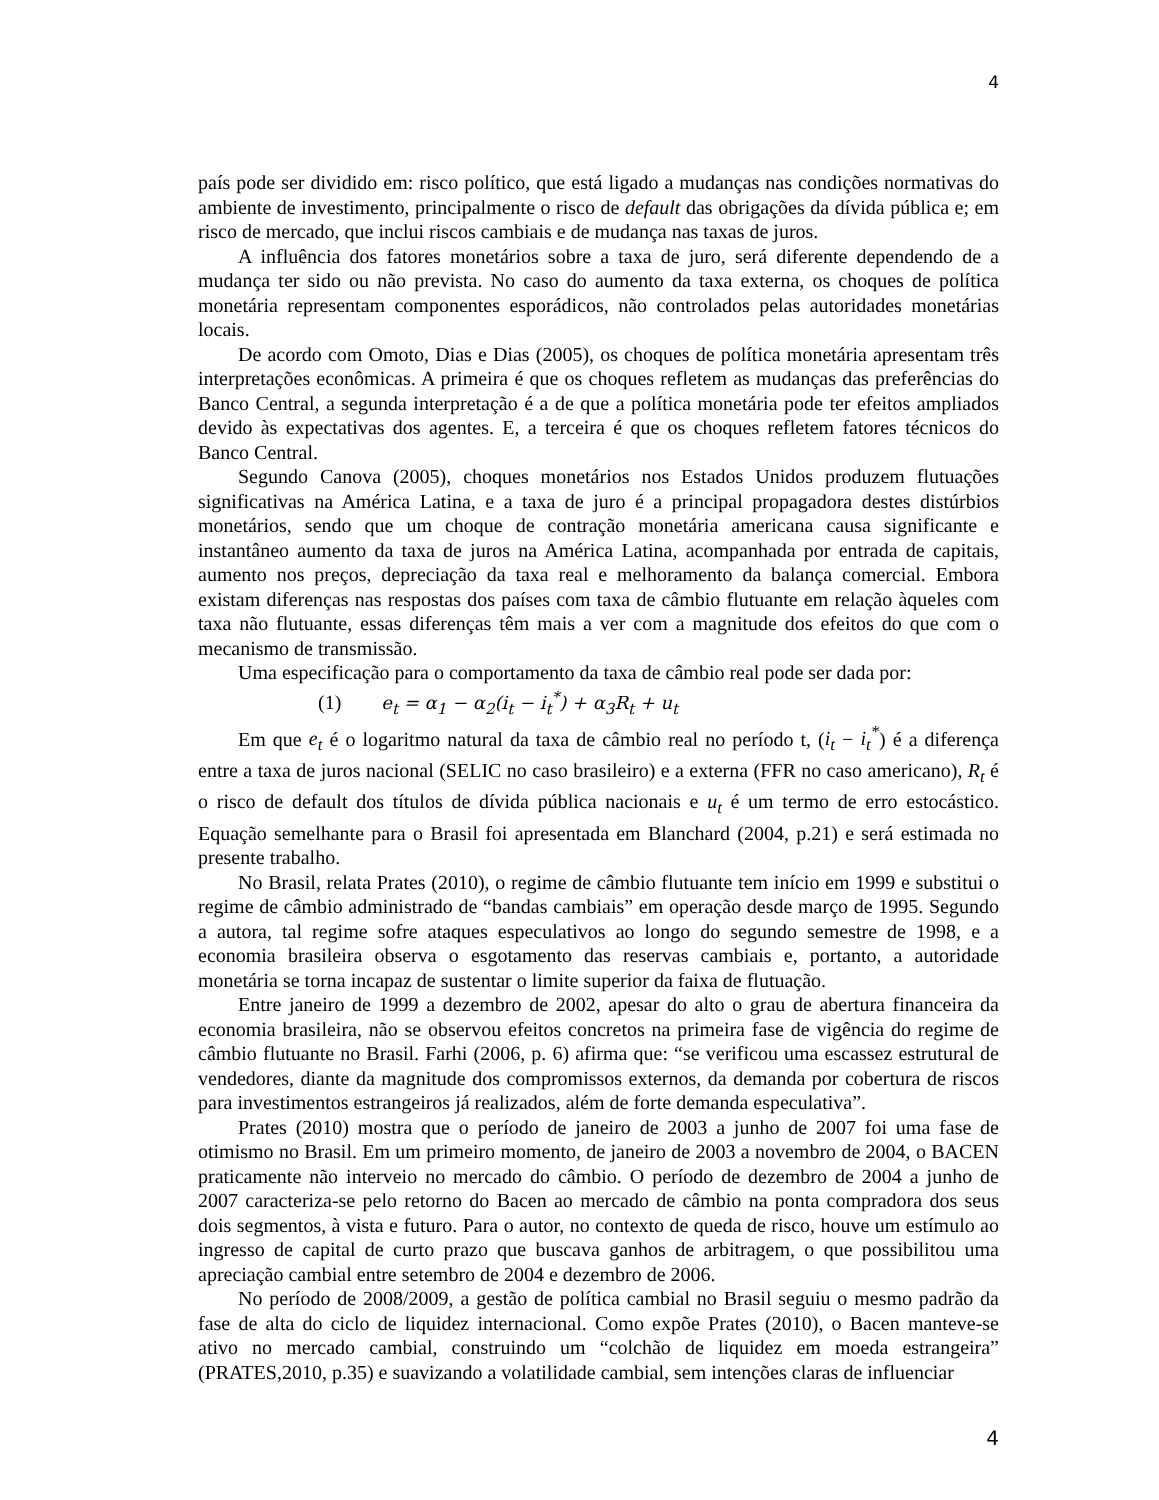4
país pode ser dividido em: risco político, que está ligado a mudanças nas condições normativas do ambiente de investimento, principalmente o risco de default das obrigações da dívida pública e; em risco de mercado, que inclui riscos cambiais e de mudança nas taxas de juros.
A influência dos fatores monetários sobre a taxa de juro, será diferente dependendo de a mudança ter sido ou não prevista. No caso do aumento da taxa externa, os choques de política monetária representam componentes esporádicos, não controlados pelas autoridades monetárias locais.
De acordo com Omoto, Dias e Dias (2005), os choques de política monetária apresentam três interpretações econômicas. A primeira é que os choques refletem as mudanças das preferências do Banco Central, a segunda interpretação é a de que a política monetária pode ter efeitos ampliados devido às expectativas dos agentes. E, a terceira é que os choques refletem fatores técnicos do Banco Central.
Segundo Canova (2005), choques monetários nos Estados Unidos produzem flutuações significativas na América Latina, e a taxa de juro é a principal propagadora destes distúrbios monetários, sendo que um choque de contração monetária americana causa significante e instantâneo aumento da taxa de juros na América Latina, acompanhada por entrada de capitais, aumento nos preços, depreciação da taxa real e melhoramento da balança comercial. Embora existam diferenças nas respostas dos países com taxa de câmbio flutuante em relação àqueles com taxa não flutuante, essas diferenças têm mais a ver com a magnitude dos efeitos do que com o mecanismo de transmissão.
Uma especificação para o comportamento da taxa de câmbio real pode ser dada por:
(1) e<sub>t</sub> = α<sub>1</sub> − α<sub>2</sub>(i<sub>t</sub> − i<sub>t</sub><sup>*</sup>) + α<sub>3</sub>R<sub>t</sub> + u<sub>t</sub>
Em que e<sub>t</sub> é o logaritmo natural da taxa de câmbio real no período t, (i<sub>t</sub> − i<sub>t</sub><sup>*</sup>) é a diferença entre a taxa de juros nacional (SELIC no caso brasileiro) e a externa (FFR no caso americano), R<sub>t</sub> é o risco de default dos títulos de dívida pública nacionais e u<sub>t</sub> é um termo de erro estocástico. Equação semelhante para o Brasil foi apresentada em Blanchard (2004, p.21) e será estimada no presente trabalho.
No Brasil, relata Prates (2010), o regime de câmbio flutuante tem início em 1999 e substitui o regime de câmbio administrado de “bandas cambiais” em operação desde março de 1995. Segundo a autora, tal regime sofre ataques especulativos ao longo do segundo semestre de 1998, e a economia brasileira observa o esgotamento das reservas cambiais e, portanto, a autoridade monetária se torna incapaz de sustentar o limite superior da faixa de flutuação.
Entre janeiro de 1999 a dezembro de 2002, apesar do alto o grau de abertura financeira da economia brasileira, não se observou efeitos concretos na primeira fase de vigência do regime de câmbio flutuante no Brasil. Farhi (2006, p. 6) afirma que: “se verificou uma escassez estrutural de vendedores, diante da magnitude dos compromissos externos, da demanda por cobertura de riscos para investimentos estrangeiros já realizados, além de forte demanda especulativa”.
Prates (2010) mostra que o período de janeiro de 2003 a junho de 2007 foi uma fase de otimismo no Brasil. Em um primeiro momento, de janeiro de 2003 a novembro de 2004, o BACEN praticamente não interveio no mercado do câmbio. O período de dezembro de 2004 a junho de 2007 caracteriza-se pelo retorno do Bacen ao mercado de câmbio na ponta compradora dos seus dois segmentos, à vista e futuro. Para o autor, no contexto de queda de risco, houve um estímulo ao ingresso de capital de curto prazo que buscava ganhos de arbitragem, o que possibilitou uma apreciação cambial entre setembro de 2004 e dezembro de 2006.
No período de 2008/2009, a gestão de política cambial no Brasil seguiu o mesmo padrão da fase de alta do ciclo de liquidez internacional. Como expõe Prates (2010), o Bacen manteve-se ativo no mercado cambial, construindo um “colchão de liquidez em moeda estrangeira” (PRATES,2010, p.35) e suavizando a volatilidade cambial, sem intenções claras de influenciar
4